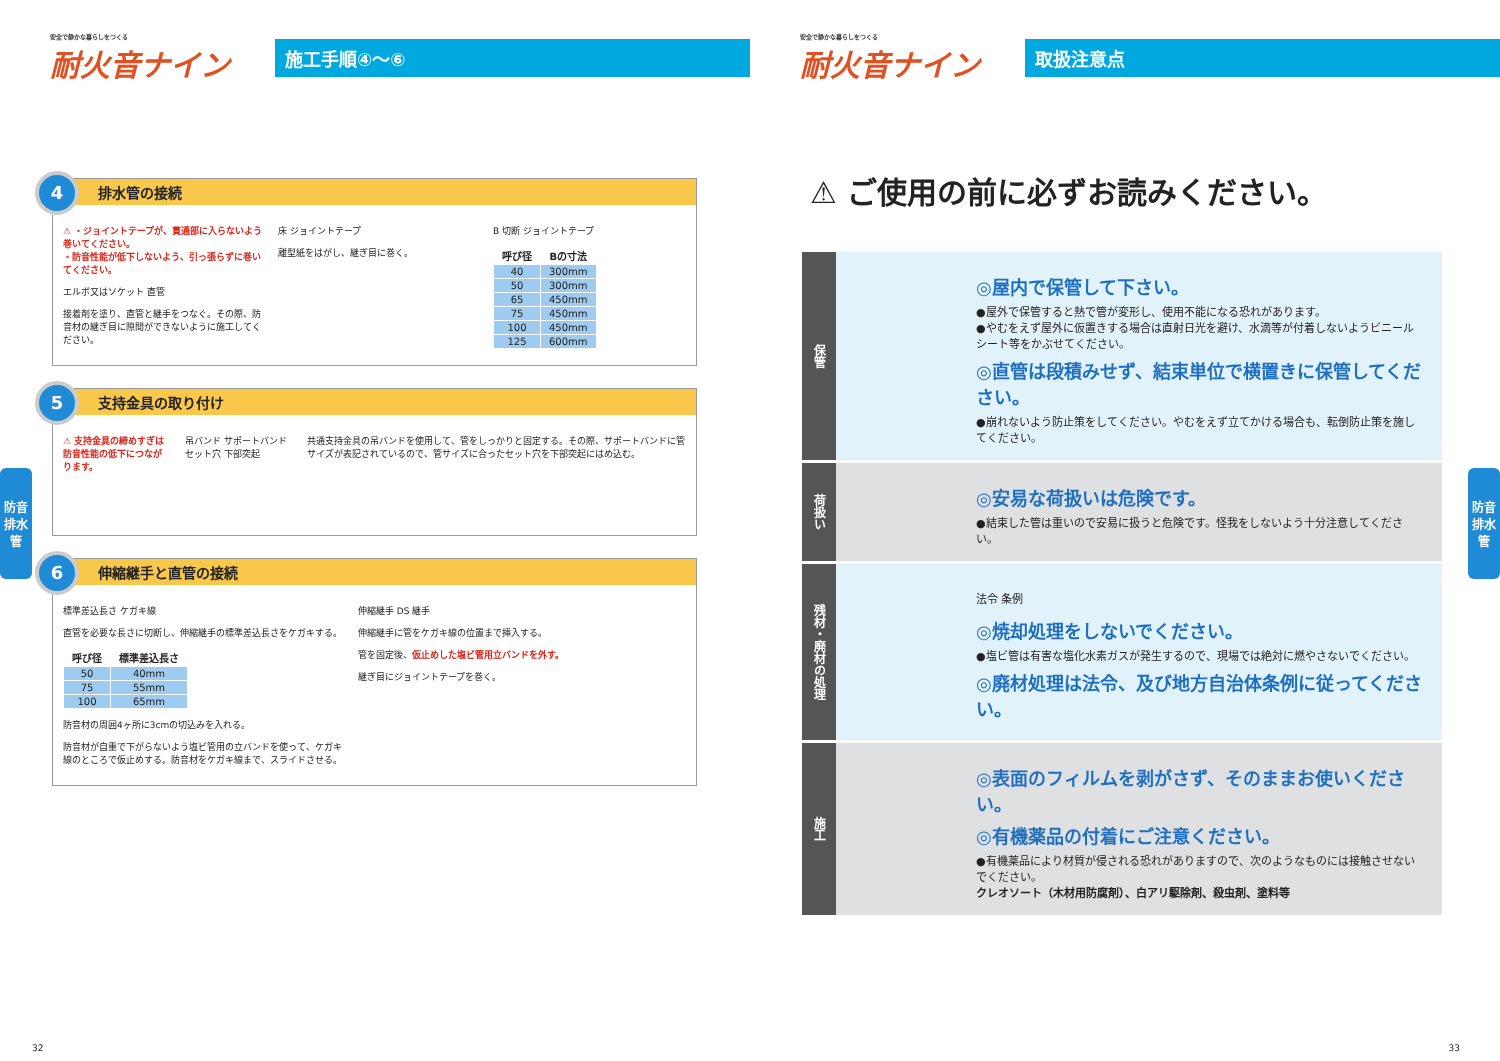安全で静かな暮らしをつくる
耐火音ナイン
施工手順④〜⑥
4 排水管の接続
⚠ ・ジョイントテープが、貫通部に入らないよう巻いてください。
・防音性能が低下しないよう、引っ張らずに巻いてください。
エルボ又はソケット 直管
接着剤を塗り、直管と継手をつなぐ。その際、防音材の継ぎ目に隙間ができないように施工してください。
床 ジョイントテープ
離型紙をはがし、継ぎ目に巻く。
B 切断 ジョイントテープ
| 呼び径 | Bの寸法 |
| --- | --- |
| 40 | 300mm |
| 50 | 300mm |
| 65 | 450mm |
| 75 | 450mm |
| 100 | 450mm |
| 125 | 600mm |
5 支持金具の取り付け
⚠ 支持金具の締めすぎは
防音性能の低下につながります。
吊バンド サポートバンド セット穴 下部突起 共通支持金具の吊バンドを使用して、管をしっかりと固定する。その際、サポートバンドに管サイズが表記されているので、管サイズに合ったセット穴を下部突起にはめ込む。
6 伸縮継手と直管の接続
標準差込長さ ケガキ線
直管を必要な長さに切断し、伸縮継手の標準差込長さをケガキする。
| 呼び径 | 標準差込長さ |
| --- | --- |
| 50 | 40mm |
| 75 | 55mm |
| 100 | 65mm |
防音材の周囲4ヶ所に3cmの切込みを入れる。
防音材が自重で下がらないよう塩ビ管用の立バンドを使って、ケガキ線のところで仮止めする。防音材をケガキ線まで、スライドさせる。
伸縮継手 DS 継手
伸縮継手に管をケガキ線の位置まで挿入する。
管を固定後、仮止めした塩ビ管用立バンドを外す。
継ぎ目にジョイントテープを巻く。
防音排水管
32
安全で静かな暮らしをつくる
耐火音ナイン
取扱注意点
⚠ ご使用の前に必ずお読みください。
保管
◎屋内で保管して下さい。
●屋外で保管すると熱で管が変形し、使用不能になる恐れがあります。
●やむをえず屋外に仮置きする場合は直射日光を避け、水滴等が付着しないようビニールシート等をかぶせてください。
◎直管は段積みせず、結束単位で横置きに保管してください。
●崩れないよう防止策をしてください。やむをえず立てかける場合も、転倒防止策を施してください。
荷扱い
◎安易な荷扱いは危険です。
●結束した管は重いので安易に扱うと危険です。怪我をしないよう十分注意してください。
残材・廃材の処理
法令 条例
◎焼却処理をしないでください。
●塩ビ管は有害な塩化水素ガスが発生するので、現場では絶対に燃やさないでください。
◎廃材処理は法令、及び地方自治体条例に従ってください。
施工
◎表面のフィルムを剥がさず、そのままお使いください。
◎有機薬品の付着にご注意ください。
●有機薬品により材質が侵される恐れがありますので、次のようなものには接触させないでください。
クレオソート（木材用防腐剤）、白アリ駆除剤、殺虫剤、塗料等
防音排水管
33